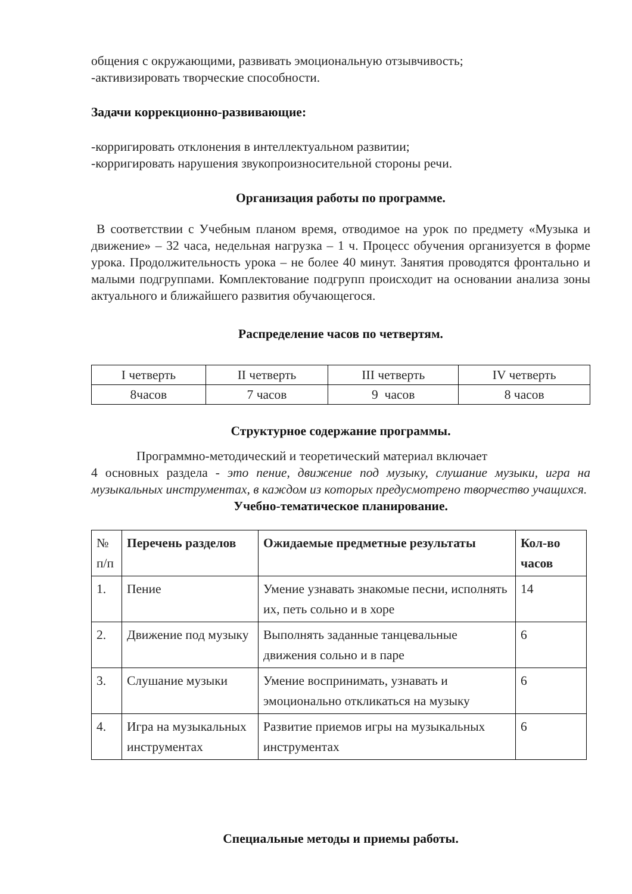общения с окружающими, развивать эмоциональную отзывчивость;
-активизировать творческие способности.
Задачи коррекционно-развивающие:
-корригировать отклонения в интеллектуальном развитии;
-корригировать нарушения звукопроизносительной стороны речи.
Организация работы по программе.
В соответствии с Учебным планом время, отводимое на урок по предмету «Музыка и движение» – 32 часа, недельная нагрузка – 1 ч. Процесс обучения организуется в форме урока. Продолжительность урока – не более 40 минут. Занятия проводятся фронтально и малыми подгруппами. Комплектование подгрупп происходит на основании анализа зоны актуального и ближайшего развития обучающегося.
Распределение часов по четвертям.
| I четверть | II четверть | III четверть | IV четверть |
| 8часов | 7 часов | 9 часов | 8 часов |
Структурное содержание программы.
Программно-методический и теоретический материал включает
4 основных раздела - это пение, движение под музыку, слушание музыки, игра на музыкальных инструментах, в каждом из которых предусмотрено творчество учащихся.
Учебно-тематическое планирование.
| № п/п | Перечень разделов | Ожидаемые предметные результаты | Кол-во часов |
| --- | --- | --- | --- |
| 1. | Пение | Умение узнавать знакомые песни, исполнять их, петь сольно и в хоре | 14 |
| 2. | Движение под музыку | Выполнять заданные танцевальные движения сольно и в паре | 6 |
| 3. | Слушание музыки | Умение воспринимать, узнавать и эмоционально откликаться на музыку | 6 |
| 4. | Игра на музыкальных инструментах | Развитие приемов игры на музыкальных инструментах | 6 |
Специальные методы и приемы работы.